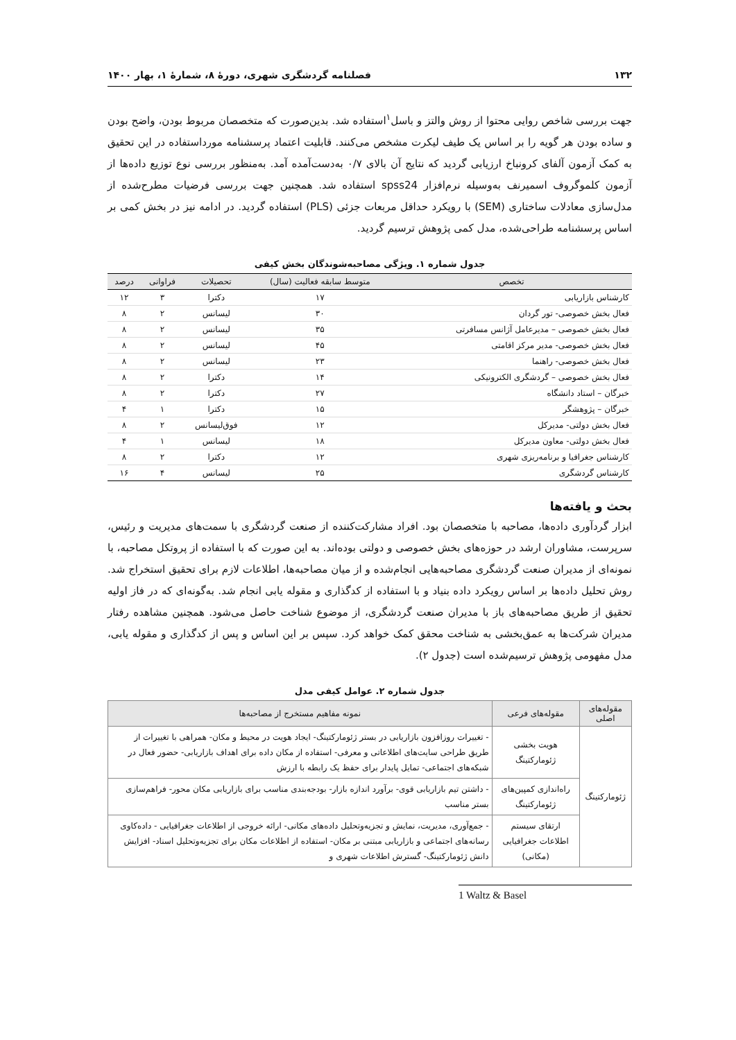۱۳۲ فصلنامه گردشگری شهری، دورهٔ ۸، شمارهٔ ۱، بهار ۱۴۰۰
جهت بررسی شاخص روایی محتوا از روش والتز و باسل<sup>۱</sup>استفاده شد. بدین‌صورت که متخصصان مربوط بودن، واضح بودن و ساده بودن هر گویه را بر اساس یک طیف لیکرت مشخص می‌کنند. قابلیت اعتماد پرسشنامه مورداستفاده در این تحقیق به کمک آزمون آلفای کرونباخ ارزیابی گردید که نتایج آن بالای ۰/۷ به‌دست‌آمده آمد. به‌منظور بررسی نوع توزیع داده‌ها از آزمون کلموگروف اسمیرنف به‌وسیله نرم‌افزار spss24 استفاده شد. همچنین جهت بررسی فرضیات مطرح‌شده از مدل‌سازی معادلات ساختاری (SEM) با رویکرد حداقل مربعات جزئی (PLS) استفاده گردید. در ادامه نیز در بخش کمی بر اساس پرسشنامه طراحی‌شده، مدل کمی پژوهش ترسیم گردید.
جدول شماره ۱. ویژگی مصاحبه‌شوندگان بخش کیفی
| تخصص | متوسط سابقه فعالیت (سال) | تحصیلات | فراوانی | درصد |
| --- | --- | --- | --- | --- |
| کارشناس بازاریابی | ۱۷ | دکترا | ۳ | ۱۲ |
| فعال بخش خصوصی- تور گردان | ۳۰ | لیسانس | ۲ | ۸ |
| فعال بخش خصوصی – مدیرعامل آژانس مسافرتی | ۳۵ | لیسانس | ۲ | ۸ |
| فعال بخش خصوصی- مدیر مرکز اقامتی | ۴۵ | لیسانس | ۲ | ۸ |
| فعال بخش خصوصی- راهنما | ۲۳ | لیسانس | ۲ | ۸ |
| فعال بخش خصوصی – گردشگری الکترونیکی | ۱۴ | دکترا | ۲ | ۸ |
| خبرگان – استاد دانشگاه | ۲۷ | دکترا | ۲ | ۸ |
| خبرگان – پژوهشگر | ۱۵ | دکترا | ۱ | ۴ |
| فعال بخش دولتی- مدیرکل | ۱۲ | فوق‌لیسانس | ۲ | ۸ |
| فعال بخش دولتی- معاون مدیرکل | ۱۸ | لیسانس | ۱ | ۴ |
| کارشناس جغرافیا و برنامه‌ریزی شهری | ۱۲ | دکترا | ۲ | ۸ |
| کارشناس گردشگری | ۲۵ | لیسانس | ۴ | ۱۶ |
بحث و یافته‌ها
ابزار گردآوری داده‌ها، مصاحبه با متخصصان بود. افراد مشارکت‌کننده از صنعت گردشگری با سمت‌های مدیریت و رئیس، سرپرست، مشاوران ارشد در حوزه‌های بخش خصوصی و دولتی بوده‌اند. به این صورت که با استفاده از پروتکل مصاحبه، با نمونه‌ای از مدیران صنعت گردشگری مصاحبه‌هایی انجام‌شده و از میان مصاحبه‌ها، اطلاعات لازم برای تحقیق استخراج شد. روش تحلیل داده‌ها بر اساس رویکرد داده بنیاد و با استفاده از کدگذاری و مقوله یابی انجام شد. به‌گونه‌ای که در فاز اولیه تحقیق از طریق مصاحبه‌های باز با مدیران صنعت گردشگری، از موضوع شناخت حاصل می‌شود. همچنین مشاهده رفتار مدیران شرکت‌ها به عمق‌بخشی به شناخت محقق کمک خواهد کرد. سپس بر این اساس و پس از کدگذاری و مقوله یابی، مدل مفهومی پژوهش ترسیم‌شده است (جدول ۲).
جدول شماره ۲. عوامل کیفی مدل
| مقوله‌های اصلی | مقوله‌های فرعی | نمونه مفاهیم مستخرج از مصاحبه‌ها |
| --- | --- | --- |
| ژئومارکتینگ | هویت بخشی ژئومارکتینگ | - تغییرات روزافزون بازاریابی در بستر ژئومارکتینگ- ایجاد هویت در محیط و مکان- همراهی با تغییرات از طریق طراحی سایت‌های اطلاعاتی و معرفی- استفاده از مکان داده برای اهداف بازاریابی- حضور فعال در شبکه‌های اجتماعی- تمایل پایدار برای حفظ یک رابطه با ارزش |
| | راه‌اندازی کمپین‌های ژئومارکتینگ | - داشتن تیم بازاریابی قوی- برآورد اندازه بازار- بودجه‌بندی مناسب برای بازاریابی مکان محور- فراهم‌سازی بستر مناسب |
| | ارتقای سیستم اطلاعات جغرافیایی (مکانی) | - جمع‌آوری، مدیریت، نمایش و تجزیه‌وتحلیل داده‌های مکانی- ارائه خروجی از اطلاعات جغرافیایی - داده‌کاوی رسانه‌های اجتماعی و بازاریابی مبتنی بر مکان- استفاده از اطلاعات مکان برای تجزیه‌وتحلیل اسناد- افزایش دانش ژئومارکتینگ- گسترش اطلاعات شهری و |
1 Waltz & Basel